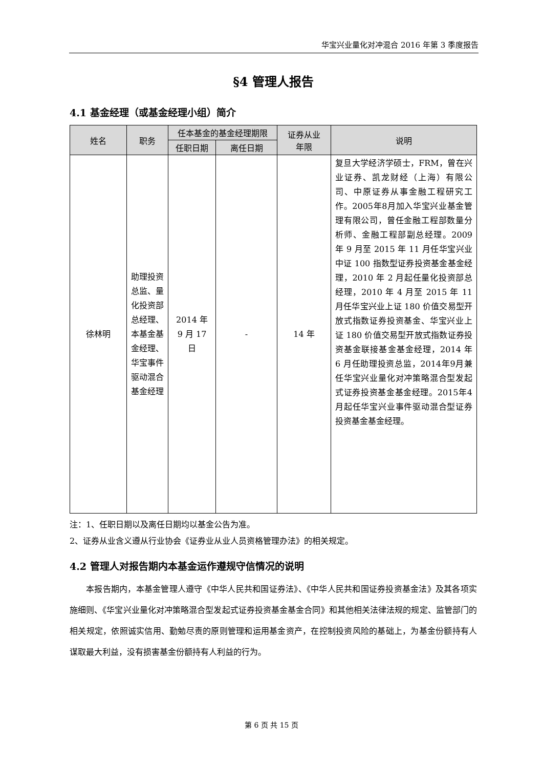华宝兴业量化对冲混合 2016 年第 3 季度报告
§4 管理人报告
4.1 基金经理（或基金经理小组）简介
| 姓名 | 职务 | 任本基金的基金经理期限 | | 证券从业 年限 | 说明 |
| --- | --- | --- | --- | --- | --- |
| | | 任职日期 | 离任日期 | | |
| 徐林明 | 助理投资总监、量化投资部总经理、本基金基金经理、华宝事件驱动混合基金经理 | 2014 年 9 月 17 日 | - | 14 年 | 复旦大学经济学硕士，FRM，曾在兴业证券、凯龙财经（上海）有限公司、中原证券从事金融工程研究工作。2005年8月加入华宝兴业基金管理有限公司，曾任金融工程部数量分析师、金融工程部副总经理。2009 年 9 月至 2015 年 11 月任华宝兴业中证 100 指数型证券投资基金基金经理，2010 年 2 月起任量化投资部总经理，2010 年 4 月至 2015 年 11 月任华宝兴业上证 180 价值交易型开放式指数证券投资基金、华宝兴业上证 180 价值交易型开放式指数证券投资基金联接基金基金经理，2014 年 6 月任助理投资总监，2014年9月兼任华宝兴业量化对冲策略混合型发起式证券投资基金基金经理。2015年4月起任华宝兴业事件驱动混合型证券投资基金基金经理。 |
注：1、任职日期以及离任日期均以基金公告为准。
2、证券从业含义遵从行业协会《证券业从业人员资格管理办法》的相关规定。
4.2 管理人对报告期内本基金运作遵规守信情况的说明
本报告期内，本基金管理人遵守《中华人民共和国证券法》、《中华人民共和国证券投资基金法》及其各项实施细则、《华宝兴业量化对冲策略混合型发起式证券投资基金基金合同》和其他相关法律法规的规定、监管部门的相关规定，依照诚实信用、勤勉尽责的原则管理和运用基金资产，在控制投资风险的基础上，为基金份额持有人谋取最大利益，没有损害基金份额持有人利益的行为。
第 6 页 共 15 页